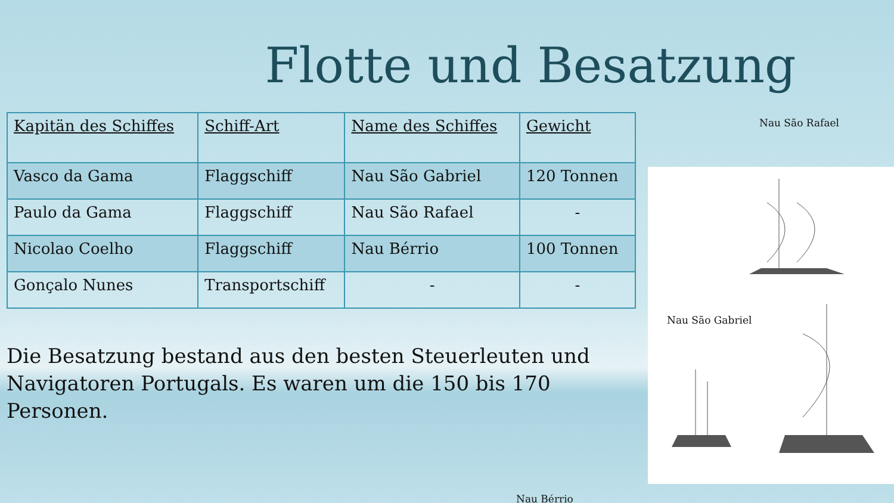Flotte und Besatzung
| Kapitän des Schiffes | Schiff-Art | Name des Schiffes | Gewicht |
| --- | --- | --- | --- |
| Vasco da Gama | Flaggschiff | Nau São Gabriel | 120 Tonnen |
| Paulo da Gama | Flaggschiff | Nau São Rafael | - |
| Nicolao Coelho | Flaggschiff | Nau Bérrio | 100 Tonnen |
| Gonçalo Nunes | Transportschiff | - | - |
Die Besatzung bestand aus den besten Steuerleuten und Navigatoren Portugals. Es waren um die 150 bis 170 Personen.
Nau Bérrio
Nau São Rafael
Nau São Gabriel